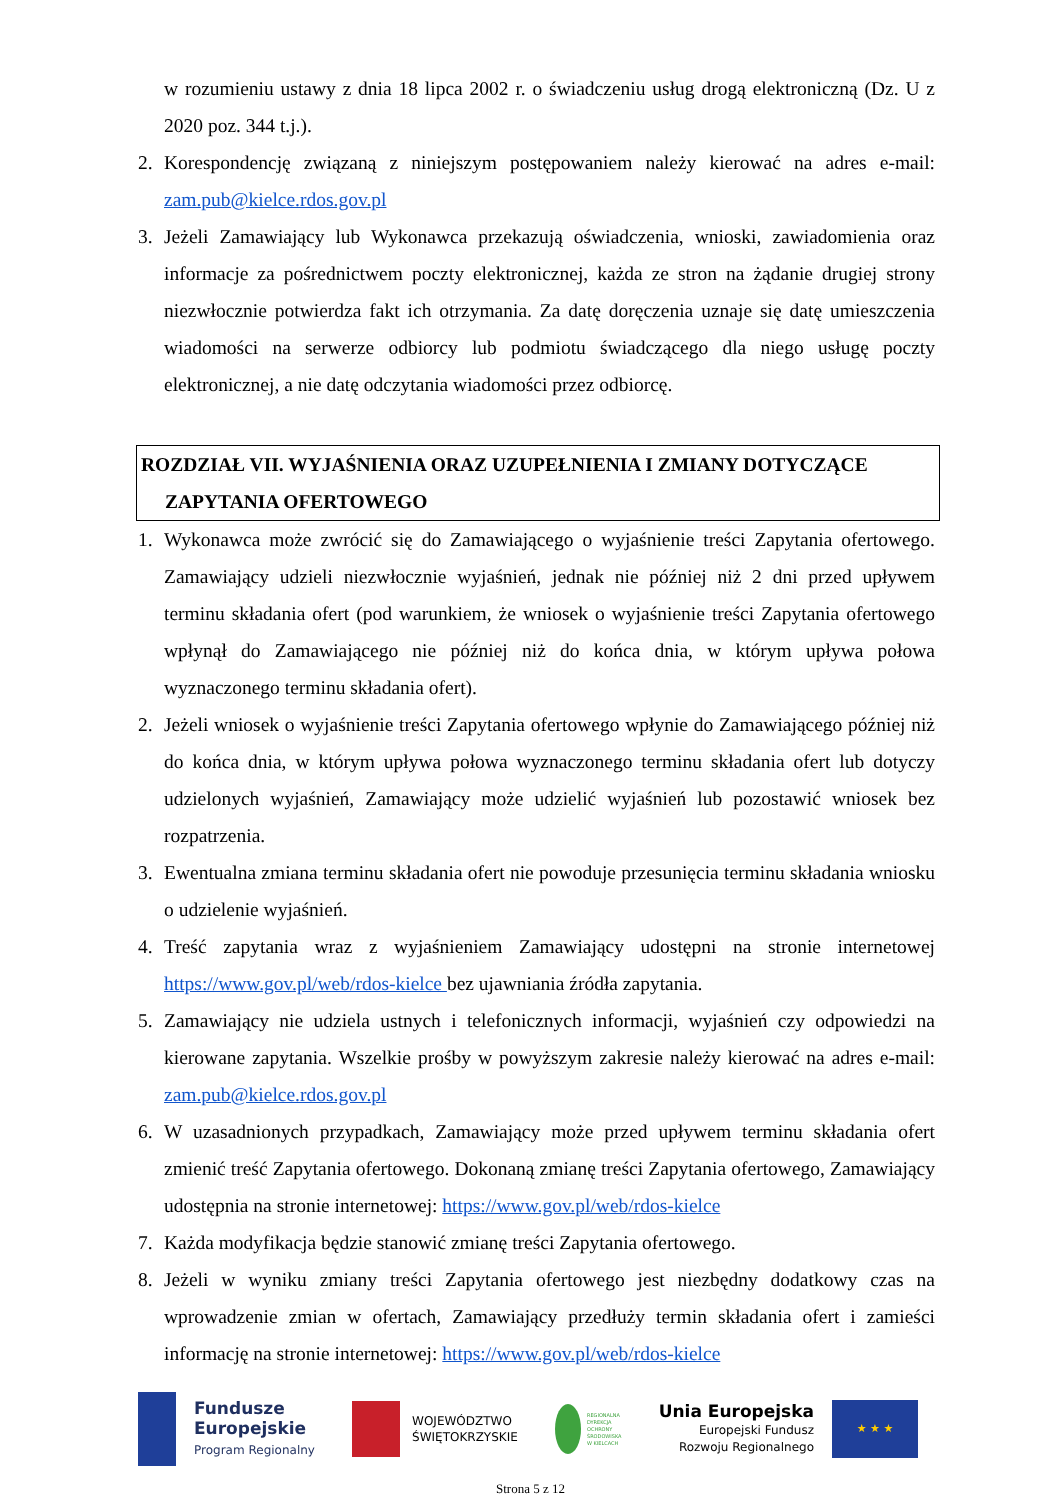w rozumieniu ustawy z dnia 18 lipca 2002 r. o świadczeniu usług drogą elektroniczną (Dz. U z 2020 poz. 344 t.j.).
2. Korespondencję związaną z niniejszym postępowaniem należy kierować na adres e-mail: zam.pub@kielce.rdos.gov.pl
3. Jeżeli Zamawiający lub Wykonawca przekazują oświadczenia, wnioski, zawiadomienia oraz informacje za pośrednictwem poczty elektronicznej, każda ze stron na żądanie drugiej strony niezwłocznie potwierdza fakt ich otrzymania. Za datę doręczenia uznaje się datę umieszczenia wiadomości na serwerze odbiorcy lub podmiotu świadczącego dla niego usługę poczty elektronicznej, a nie datę odczytania wiadomości przez odbiorcę.
ROZDZIAŁ VII. WYJAŚNIENIA ORAZ UZUPEŁNIENIA I ZMIANY DOTYCZĄCE
ZAPYTANIA OFERTOWEGO
1. Wykonawca może zwrócić się do Zamawiającego o wyjaśnienie treści Zapytania ofertowego. Zamawiający udzieli niezwłocznie wyjaśnień, jednak nie później niż 2 dni przed upływem terminu składania ofert (pod warunkiem, że wniosek o wyjaśnienie treści Zapytania ofertowego wpłynął do Zamawiającego nie później niż do końca dnia, w którym upływa połowa wyznaczonego terminu składania ofert).
2. Jeżeli wniosek o wyjaśnienie treści Zapytania ofertowego wpłynie do Zamawiającego później niż do końca dnia, w którym upływa połowa wyznaczonego terminu składania ofert lub dotyczy udzielonych wyjaśnień, Zamawiający może udzielić wyjaśnień lub pozostawić wniosek bez rozpatrzenia.
3. Ewentualna zmiana terminu składania ofert nie powoduje przesunięcia terminu składania wniosku o udzielenie wyjaśnień.
4. Treść zapytania wraz z wyjaśnieniem Zamawiający udostępni na stronie internetowej https://www.gov.pl/web/rdos-kielce bez ujawniania źródła zapytania.
5. Zamawiający nie udziela ustnych i telefonicznych informacji, wyjaśnień czy odpowiedzi na kierowane zapytania. Wszelkie prośby w powyższym zakresie należy kierować na adres e-mail: zam.pub@kielce.rdos.gov.pl
6. W uzasadnionych przypadkach, Zamawiający może przed upływem terminu składania ofert zmienić treść Zapytania ofertowego. Dokonaną zmianę treści Zapytania ofertowego, Zamawiający udostępnia na stronie internetowej: https://www.gov.pl/web/rdos-kielce
7. Każda modyfikacja będzie stanowić zmianę treści Zapytania ofertowego.
8. Jeżeli w wyniku zmiany treści Zapytania ofertowego jest niezbędny dodatkowy czas na wprowadzenie zmian w ofertach, Zamawiający przedłuży termin składania ofert i zamieści informację na stronie internetowej: https://www.gov.pl/web/rdos-kielce
Fundusze
Europejskie
Program Regionalny
WOJEWÓDZTWO
ŚWIĘTOKRZYSKIE
REGIONALNA
DYREKCJA
OCHRONY
ŚRODOWISKA
W KIELCACH
Unia Europejska
Europejski Fundusz
Rozwoju Regionalnego
★ ★ ★
Strona 5 z 12